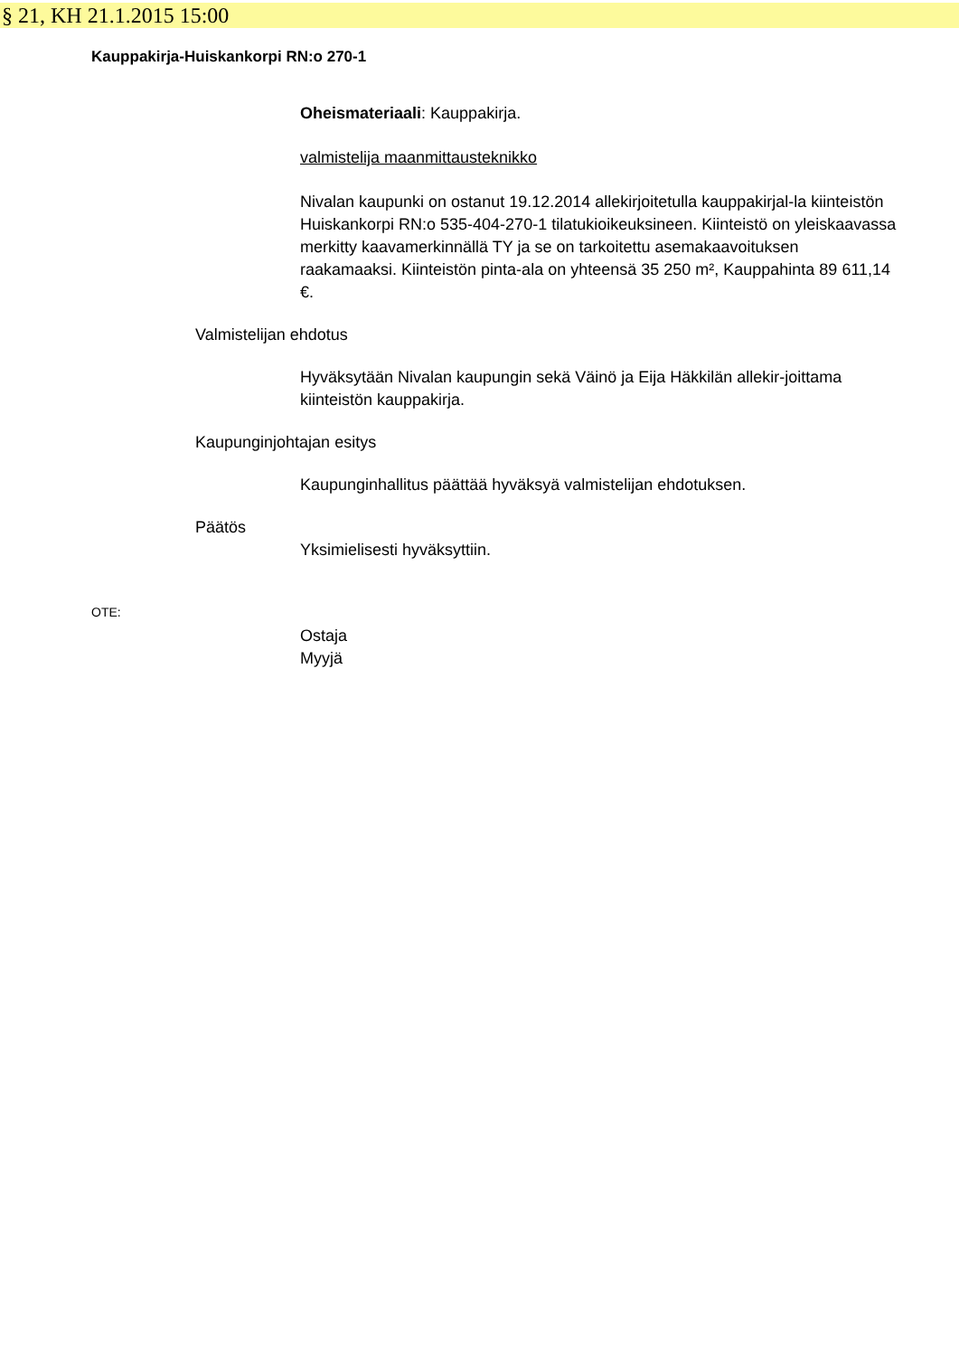§ 21, KH 21.1.2015 15:00
Kauppakirja-Huiskankorpi RN:o 270-1
Oheismateriaali: Kauppakirja.
valmistelija maanmittausteknikko
Nivalan kaupunki on ostanut 19.12.2014 allekirjoitetulla kauppakirjal-la kiinteistön Huiskankorpi RN:o 535-404-270-1 tilatukioikeuksineen. Kiinteistö on yleiskaavassa merkitty kaavamerkinnällä TY ja se on tarkoitettu asemakaavoituksen raakamaaksi. Kiinteistön pinta-ala on yhteensä 35 250 m², Kauppahinta 89 611,14 €.
Valmistelijan ehdotus
Hyväksytään Nivalan kaupungin sekä Väinö ja Eija Häkkilän allekir-joittama kiinteistön kauppakirja.
Kaupunginjohtajan esitys
Kaupunginhallitus päättää hyväksyä valmistelijan ehdotuksen.
Päätös
Yksimielisesti hyväksyttiin.
OTE:
Ostaja
Myyjä